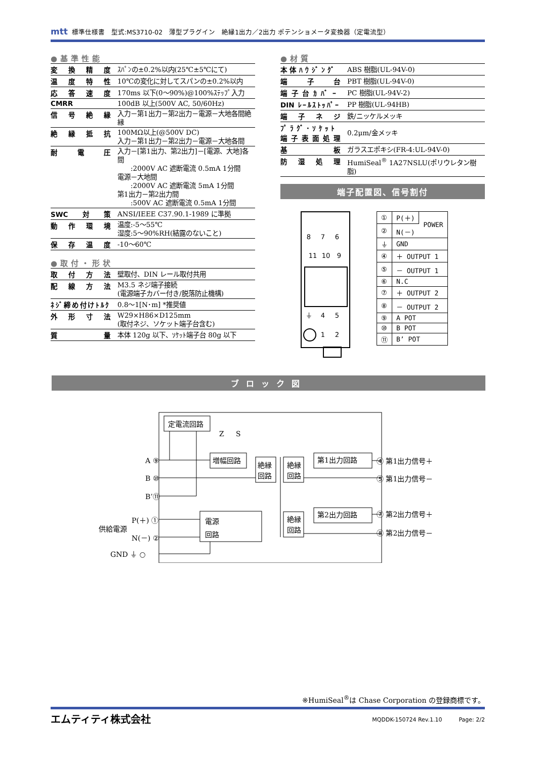mtt 標準仕様書　型式:MS3710-02　薄型プラグイン　絶縁1出力／2出力 ポテンショメータ変換器（定電流型）
●基準性能
| 変換精度 | ｽﾊﾟﾝの±0.2%以内(25℃±5℃にて) |
| 温度特性 | 10℃の変化に対してスパンの±0.2%以内 |
| 応答速度 | 170ms 以下(0～90%)@100%ｽﾃｯﾌﾟ入力 |
| CMRR | 100dB 以上(500V AC, 50/60Hz) |
| 信号絶縁 | 入力－第1出力－第2出力－電源－大地各間絶縁 |
| 絶縁抵抗 | 100MΩ以上(@500V DC) 入力－第1出力－第2出力－電源－大地各間 |
| 耐電圧 | 入力－[第1出力、第2出力]－[電源、大地]各間 :2000V AC 遮断電流 0.5mA 1分間 電源－大地間 :2000V AC 遮断電流 5mA 1分間 第1出力－第2出力間 :500V AC 遮断電流 0.5mA 1分間 |
| SWC対策 | ANSI/IEEE C37.90.1-1989 に準拠 |
| 動作環境 | 温度:-5～55℃ 湿度:5～90%RH(結露のないこと) |
| 保存温度 | -10～60℃ |
●取付・形状
| 取付方法 | 壁取付、DIN レール取付共用 |
| 配線方法 | M3.5 ネジ端子接続 (電源端子カバー付き/脱落防止機構) |
| ﾈｼﾞ締め付けﾄﾙｸ | 0.8～1[N･m] *推奨値 |
| 外形寸法 | W29×H86×D125mm (取付ネジ、ソケット端子台含む) |
| 質量 | 本体 120g 以下、ｿｹｯﾄ端子台 80g 以下 |
●材質
| 本体ﾊｳｼﾞﾝｸﾞ | ABS 樹脂(UL-94V-0) |
| 端子台 | PBT 樹脂(UL-94V-0) |
| 端子台ｶﾊﾞｰ | PC 樹脂(UL-94V-2) |
| DIN ﾚｰﾙｽﾄｯﾊﾟｰ | PP 樹脂(UL-94HB) |
| 端子ネジ | 鉄/ニッケルメッキ |
| ﾌﾟﾗｸﾞ･ｿｹｯﾄ 端子表面処理 | 0.2μm/金メッキ |
| 基板 | ガラスエポキシ(FR-4:UL-94V-0) |
| 防湿処理 | HumiSeal<sup>®</sup> 1A27NSLU(ポリウレタン樹脂) |
端子配置図、信号割付
8
7
6
11
10
9
⏚
4
5
1
2
| ① | P(＋) | POWER |
| ② | N(－) | |
| ⏚ | GND | |
| ④ | ＋ OUTPUT 1 | |
| ⑤ | － OUTPUT 1 | |
| ⑥ | N.C | |
| ⑦ | ＋ OUTPUT 2 | |
| ⑧ | － OUTPUT 2 | |
| ⑨ | A POT | |
| ⑩ | B POT | |
| ⑪ | B’ POT | |
ブロック図
定電流回路
増幅回路
絶縁
回路
絶縁
回路
第1出力回路
絶縁
回路
第2出力回路
電源
回路
A ⑨
B ⑩
B’⑪
P(＋) ①
供給電源
N(－) ②
GND ⏚ ○
Z
S
④ 第1出力信号＋
⑤ 第1出力信号－
⑦ 第2出力信号＋
⑧ 第2出力信号－
※HumiSeal<sup>®</sup>は Chase Corporation の登録商標です。
エムティティ株式会社 MQDDK-150724 Rev.1.10　　　Page: 2/2